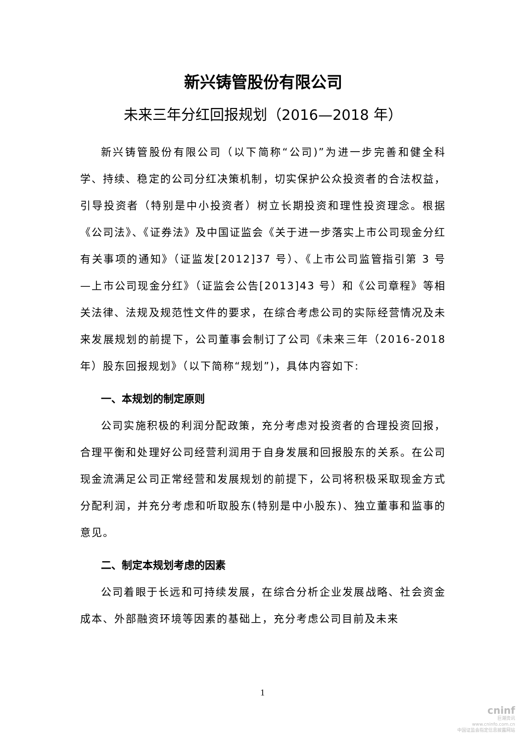新兴铸管股份有限公司
未来三年分红回报规划（2016—2018 年）
新兴铸管股份有限公司（以下简称“公司)”为进一步完善和健全科学、持续、稳定的公司分红决策机制，切实保护公众投资者的合法权益，引导投资者（特别是中小投资者）树立长期投资和理性投资理念。根据《公司法》、《证券法》及中国证监会《关于进一步落实上市公司现金分红有关事项的通知》（证监发[2012]37 号）、《上市公司监管指引第 3 号—上市公司现金分红》（证监会公告[2013]43 号）和《公司章程》等相关法律、法规及规范性文件的要求，在综合考虑公司的实际经营情况及未来发展规划的前提下，公司董事会制订了公司《未来三年（2016-2018 年）股东回报规划》（以下简称“规划”)，具体内容如下:
一、本规划的制定原则
公司实施积极的利润分配政策，充分考虑对投资者的合理投资回报，合理平衡和处理好公司经营利润用于自身发展和回报股东的关系。在公司现金流满足公司正常经营和发展规划的前提下，公司将积极采取现金方式分配利润，并充分考虑和听取股东(特别是中小股东)、独立董事和监事的意见。
二、制定本规划考虑的因素
公司着眼于长远和可持续发展，在综合分析企业发展战略、社会资金成本、外部融资环境等因素的基础上，充分考虑公司目前及未来
1
cninf
巨潮资讯
www.cninfo.com.cn
中国证监会指定信息披露网站